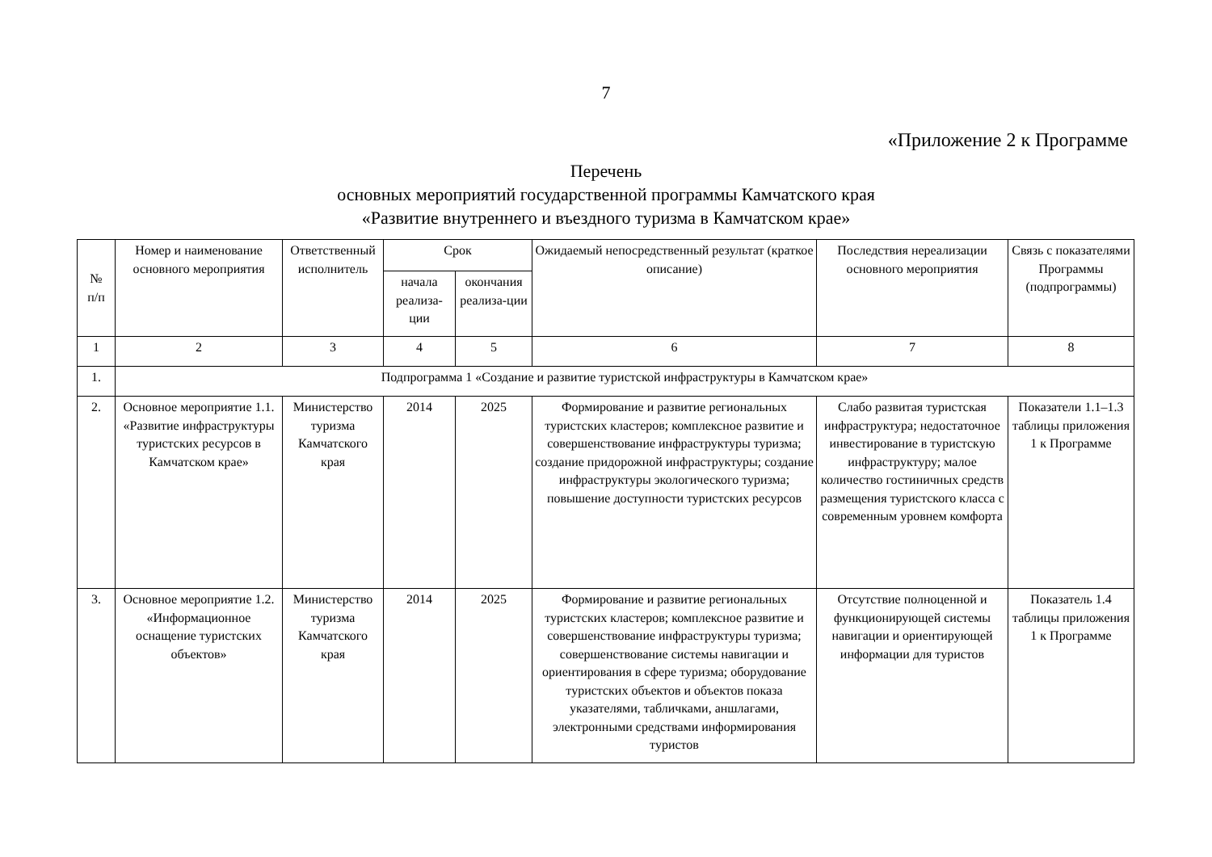7
«Приложение 2 к Программе
Перечень
основных мероприятий государственной программы Камчатского края
«Развитие внутреннего и въездного туризма в Камчатском крае»
| № п/п | Номер и наименование основного мероприятия | Ответственный исполнитель | Срок | | Ожидаемый непосредственный результат (краткое описание) | Последствия нереализации основного мероприятия | Связь с показателями Программы (подпрограммы) |
| --- | --- | --- | --- | --- | --- | --- | --- |
| | | | начала реализа-ции | окончания реализа-ции | | | |
| 1 | 2 | 3 | 4 | 5 | 6 | 7 | 8 |
| 1. | Подпрограмма 1 «Создание и развитие туристской инфраструктуры в Камчатском крае» | | | | | | |
| 2. | Основное мероприятие 1.1. «Развитие инфраструктуры туристских ресурсов в Камчатском крае» | Министерство туризма Камчатского края | 2014 | 2025 | Формирование и развитие региональных туристских кластеров; комплексное развитие и совершенствование инфраструктуры туризма; создание придорожной инфраструктуры; создание инфраструктуры экологического туризма; повышение доступности туристских ресурсов | Слабо развитая туристская инфраструктура; недостаточное инвестирование в туристскую инфраструктуру; малое количество гостиничных средств размещения туристского класса с современным уровнем комфорта | Показатели 1.1–1.3 таблицы приложения 1 к Программе |
| 3. | Основное мероприятие 1.2. «Информационное оснащение туристских объектов» | Министерство туризма Камчатского края | 2014 | 2025 | Формирование и развитие региональных туристских кластеров; комплексное развитие и совершенствование инфраструктуры туризма; совершенствование системы навигации и ориентирования в сфере туризма; оборудование туристских объектов и объектов показа указателями, табличками, аншлагами, электронными средствами информирования туристов | Отсутствие полноценной и функционирующей системы навигации и ориентирующей информации для туристов | Показатель 1.4 таблицы приложения 1 к Программе |